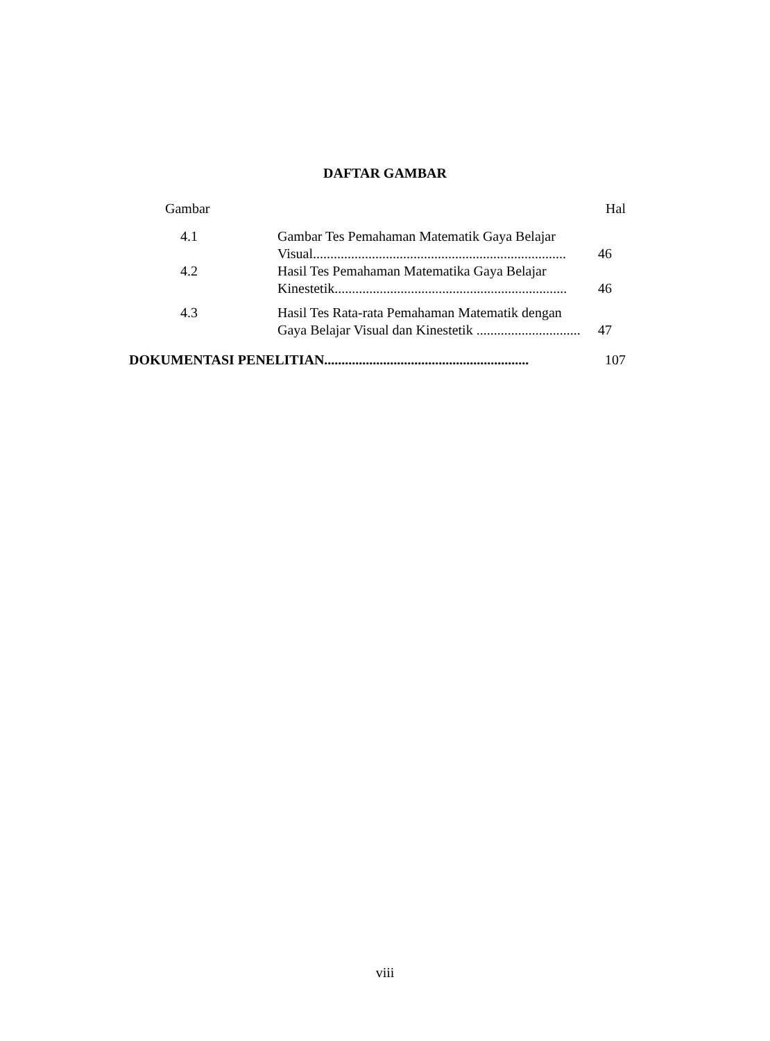DAFTAR GAMBAR
| Gambar | | Hal |
| 4.1 | Gambar Tes Pemahaman Matematik Gaya Belajar Visual......................................................................... | 46 |
| 4.2 | Hasil Tes Pemahaman Matematika Gaya Belajar Kinestetik................................................................... | 46 |
| 4.3 | Hasil Tes Rata-rata Pemahaman Matematik dengan Gaya Belajar Visual dan Kinestetik .............................. | 47 |
| DOKUMENTASI PENELITIAN........................................................... | | 107 |
viii